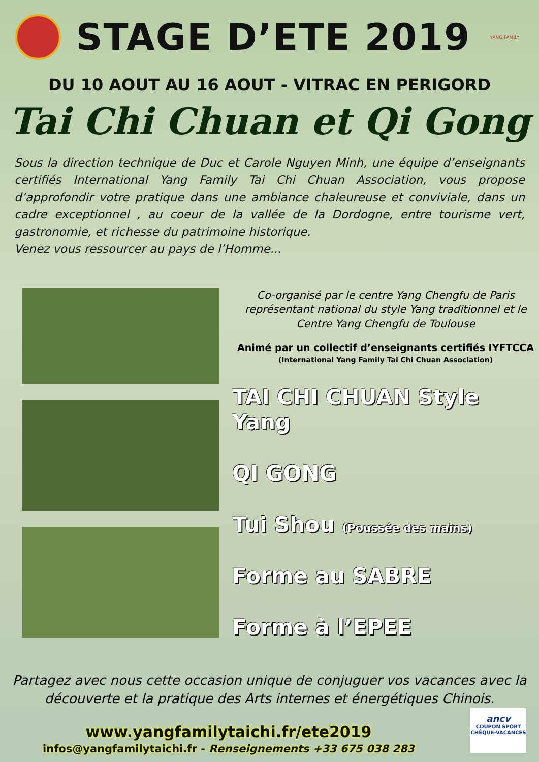STAGE D’ETE 2019
YANG FAMILY
DU 10 AOUT AU 16 AOUT - VITRAC EN PERIGORD
Tai Chi Chuan et Qi Gong
Sous la direction technique de Duc et Carole Nguyen Minh, une équipe d’enseignants certifiés International Yang Family Tai Chi Chuan Association, vous propose d’approfondir votre pratique dans une ambiance chaleureuse et conviviale, dans un cadre exceptionnel , au coeur de la vallée de la Dordogne, entre tourisme vert, gastronomie, et richesse du patrimoine historique.
Venez vous ressourcer au pays de l’Homme...
Co-organisé par le centre Yang Chengfu de Paris représentant national du style Yang traditionnel et le Centre Yang Chengfu de Toulouse
Animé par un collectif d’enseignants certifiés IYFTCCA (International Yang Family Tai Chi Chuan Association)
TAI CHI CHUAN Style Yang
QI GONG
Tui Shou (Poussée des mains)
Forme au SABRE
Forme à l’EPEE
Partagez avec nous cette occasion unique de conjuguer vos vacances avec la découverte et la pratique des Arts internes et énergétiques Chinois.
www.yangfamilytaichi.fr/ete2019
infos@yangfamilytaichi.fr - Renseignements +33 675 038 283
ancv
COUPON SPORT
CHÈQUE-VACANCES